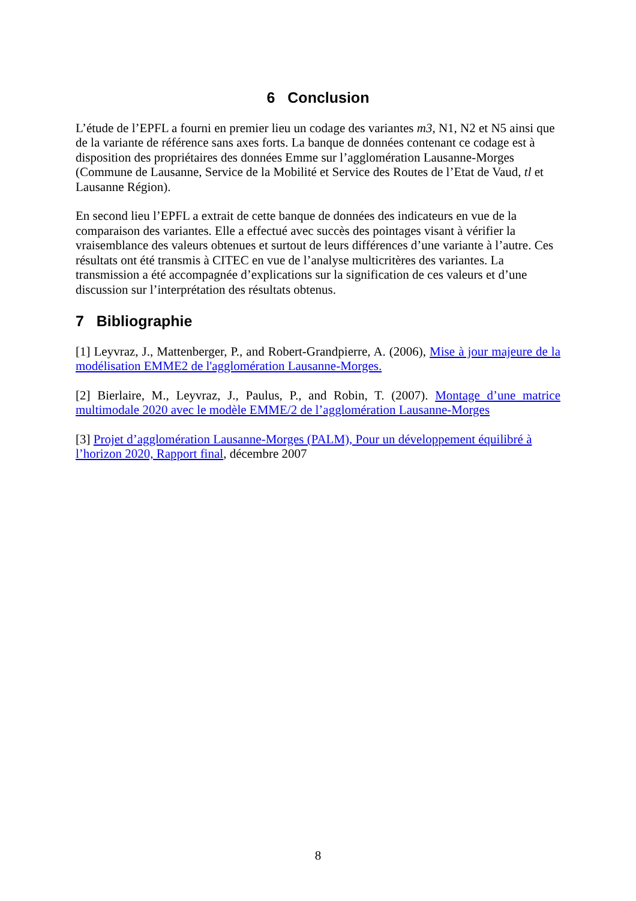6 Conclusion
L’étude de l’EPFL a fourni en premier lieu un codage des variantes m3, N1, N2 et N5 ainsi que de la variante de référence sans axes forts. La banque de données contenant ce codage est à disposition des propriétaires des données Emme sur l’agglomération Lausanne-Morges (Commune de Lausanne, Service de la Mobilité et Service des Routes de l’Etat de Vaud, tl et Lausanne Région).
En second lieu l’EPFL a extrait de cette banque de données des indicateurs en vue de la comparaison des variantes. Elle a effectué avec succès des pointages visant à vérifier la vraisemblance des valeurs obtenues et surtout de leurs différences d’une variante à l’autre. Ces résultats ont été transmis à CITEC en vue de l’analyse multicritères des variantes. La transmission a été accompagnée d’explications sur la signification de ces valeurs et d’une discussion sur l’interprétation des résultats obtenus.
7 Bibliographie
[1] Leyvraz, J., Mattenberger, P., and Robert-Grandpierre, A. (2006), Mise à jour majeure de la modélisation EMME2 de l'agglomération Lausanne-Morges.
[2] Bierlaire, M., Leyvraz, J., Paulus, P., and Robin, T. (2007). Montage d’une matrice multimodale 2020 avec le modèle EMME/2 de l’agglomération Lausanne-Morges
[3] Projet d’agglomération Lausanne-Morges (PALM), Pour un développement équilibré à l’horizon 2020, Rapport final, décembre 2007
8